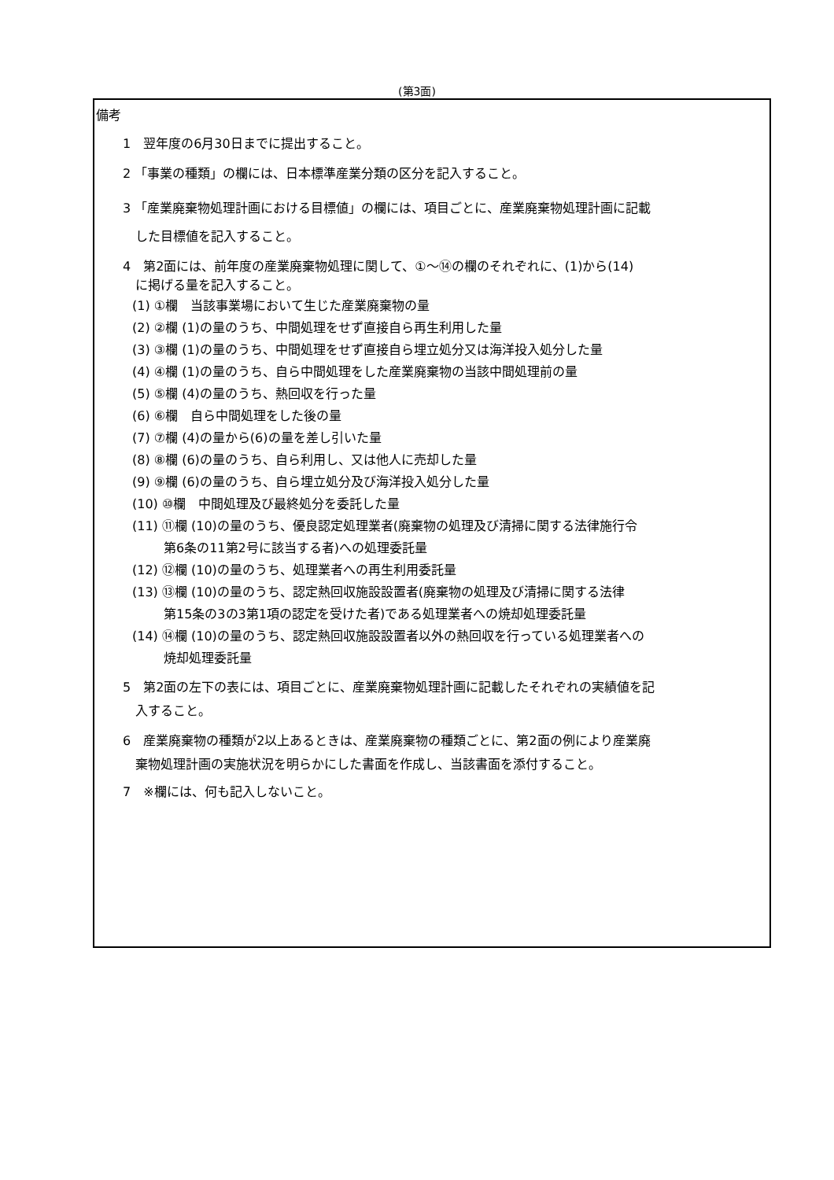(第3面)
備考
1　翌年度の6月30日までに提出すること。
2 「事業の種類」の欄には、日本標準産業分類の区分を記入すること。
3 「産業廃棄物処理計画における目標値」の欄には、項目ごとに、産業廃棄物処理計画に記載
　した目標値を記入すること。
4　第2面には、前年度の産業廃棄物処理に関して、①～⑭の欄のそれぞれに、(1)から(14)
　に掲げる量を記入すること。
(1) ①欄　当該事業場において生じた産業廃棄物の量
(2) ②欄 (1)の量のうち、中間処理をせず直接自ら再生利用した量
(3) ③欄 (1)の量のうち、中間処理をせず直接自ら埋立処分又は海洋投入処分した量
(4) ④欄 (1)の量のうち、自ら中間処理をした産業廃棄物の当該中間処理前の量
(5) ⑤欄 (4)の量のうち、熱回収を行った量
(6) ⑥欄　自ら中間処理をした後の量
(7) ⑦欄 (4)の量から(6)の量を差し引いた量
(8) ⑧欄 (6)の量のうち、自ら利用し、又は他人に売却した量
(9) ⑨欄 (6)の量のうち、自ら埋立処分及び海洋投入処分した量
(10) ⑩欄　中間処理及び最終処分を委託した量
(11) ⑪欄 (10)の量のうち、優良認定処理業者(廃棄物の処理及び清掃に関する法律施行令
第6条の11第2号に該当する者)への処理委託量
(12) ⑫欄 (10)の量のうち、処理業者への再生利用委託量
(13) ⑬欄 (10)の量のうち、認定熱回収施設設置者(廃棄物の処理及び清掃に関する法律
第15条の3の3第1項の認定を受けた者)である処理業者への焼却処理委託量
(14) ⑭欄 (10)の量のうち、認定熱回収施設設置者以外の熱回収を行っている処理業者への
焼却処理委託量
5　第2面の左下の表には、項目ごとに、産業廃棄物処理計画に記載したそれぞれの実績値を記
　入すること。
6　産業廃棄物の種類が2以上あるときは、産業廃棄物の種類ごとに、第2面の例により産業廃
　棄物処理計画の実施状況を明らかにした書面を作成し、当該書面を添付すること。
7　※欄には、何も記入しないこと。